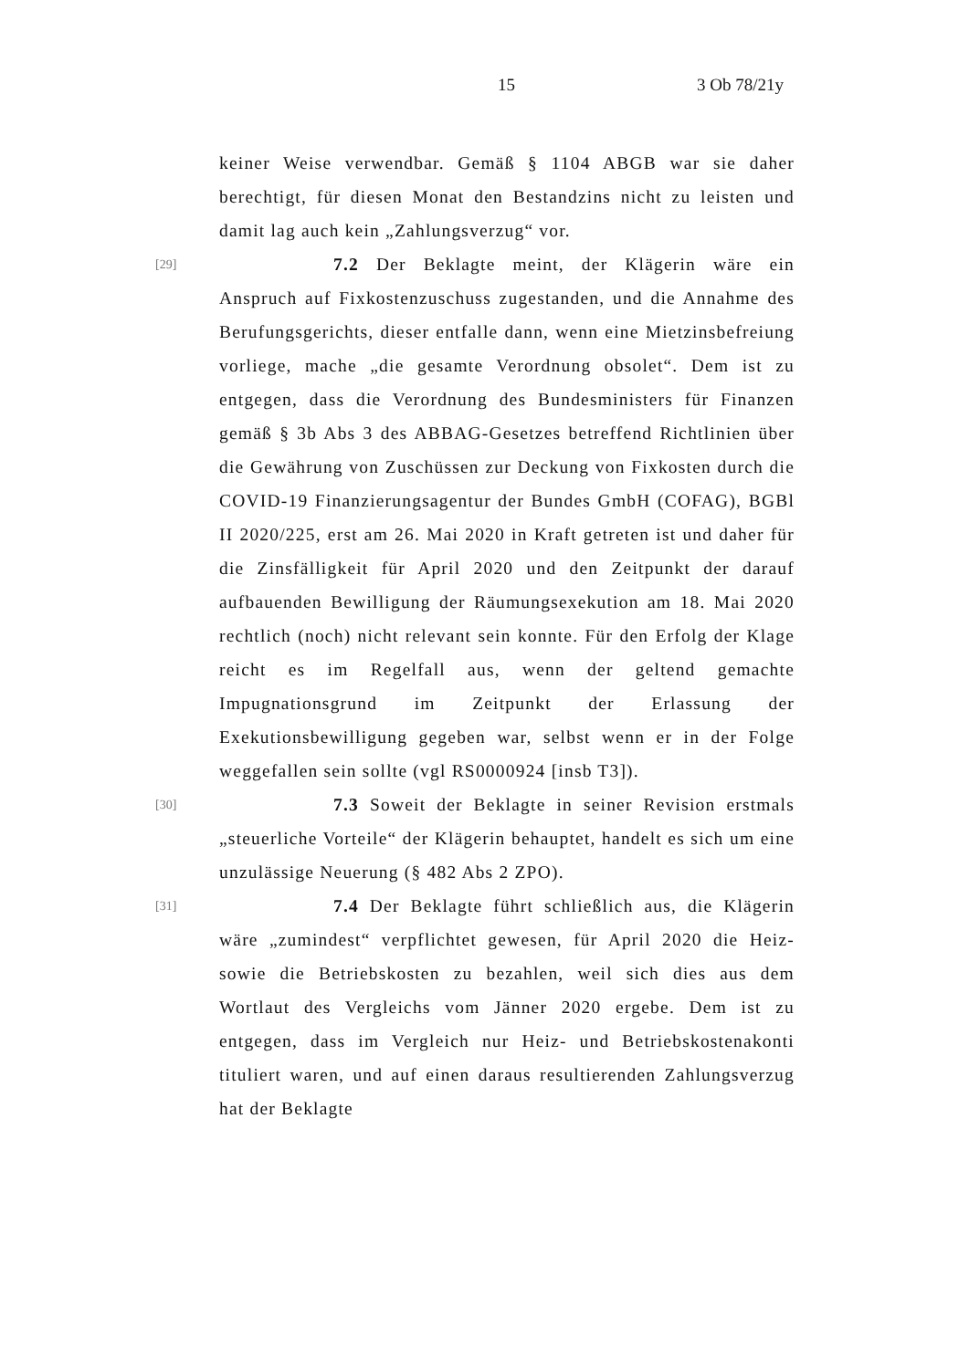15 3 Ob 78/21y
keiner Weise verwendbar. Gemäß § 1104 ABGB war sie daher berechtigt, für diesen Monat den Bestandzins nicht zu leisten und damit lag auch kein „Zahlungsverzug“ vor.
[29]
7.2 Der Beklagte meint, der Klägerin wäre ein Anspruch auf Fixkostenzuschuss zugestanden, und die Annahme des Berufungsgerichts, dieser entfalle dann, wenn eine Mietzinsbefreiung vorliege, mache „die gesamte Verordnung obsolet“. Dem ist zu entgegen, dass die Verordnung des Bundesministers für Finanzen gemäß § 3b Abs 3 des ABBAG-Gesetzes betreffend Richtlinien über die Gewährung von Zuschüssen zur Deckung von Fixkosten durch die COVID-19 Finanzierungsagentur der Bundes GmbH (COFAG), BGBl II 2020/225, erst am 26. Mai 2020 in Kraft getreten ist und daher für die Zinsfälligkeit für April 2020 und den Zeitpunkt der darauf aufbauenden Bewilligung der Räumungsexekution am 18. Mai 2020 rechtlich (noch) nicht relevant sein konnte. Für den Erfolg der Klage reicht es im Regelfall aus, wenn der geltend gemachte Impugnationsgrund im Zeitpunkt der Erlassung der Exekutionsbewilligung gegeben war, selbst wenn er in der Folge weggefallen sein sollte (vgl RS0000924 [insb T3]).
[30]
7.3 Soweit der Beklagte in seiner Revision erstmals „steuerliche Vorteile“ der Klägerin behauptet, handelt es sich um eine unzulässige Neuerung (§ 482 Abs 2 ZPO).
[31]
7.4 Der Beklagte führt schließlich aus, die Klägerin wäre „zumindest“ verpflichtet gewesen, für April 2020 die Heiz- sowie die Betriebskosten zu bezahlen, weil sich dies aus dem Wortlaut des Vergleichs vom Jänner 2020 ergebe. Dem ist zu entgegen, dass im Vergleich nur Heiz- und Betriebskostenakonti tituliert waren, und auf einen daraus resultierenden Zahlungsverzug hat der Beklagte